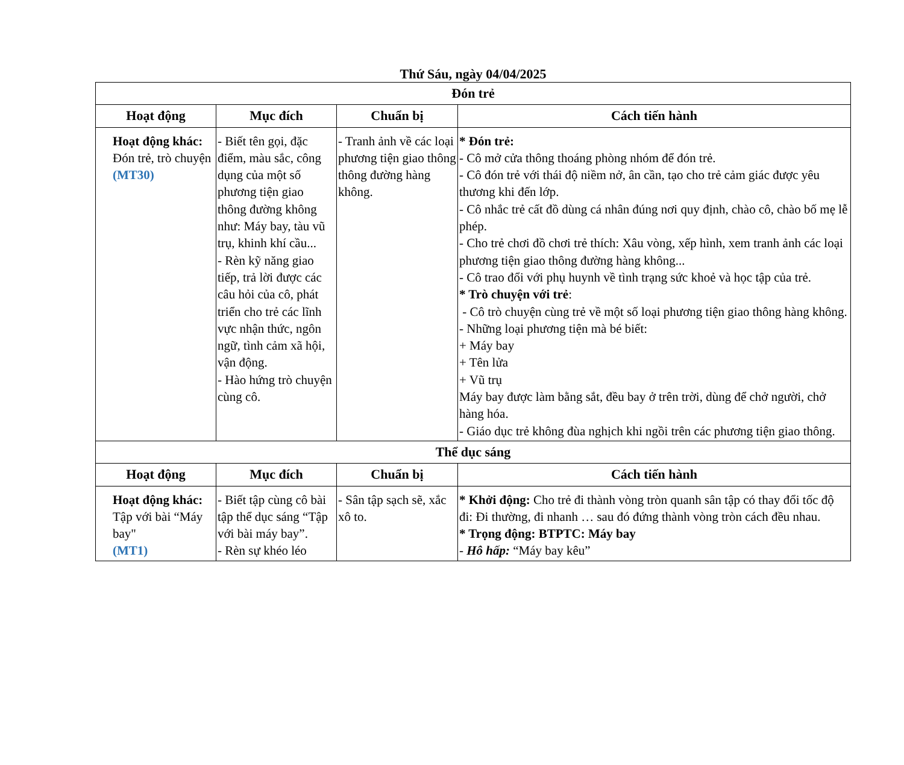Thứ Sáu, ngày 04/04/2025
| Đón trẻ | | | |
| Hoạt động | Mục đích | Chuẩn bị | Cách tiến hành |
| Hoạt động khác: Đón trẻ, trò chuyện (MT30) | - Biết tên gọi, đặc điểm, màu sắc, công dụng của một số phương tiện giao thông đường không như: Máy bay, tàu vũ trụ, khinh khí cầu... - Rèn kỹ năng giao tiếp, trả lời được các câu hỏi của cô, phát triển cho trẻ các lĩnh vực nhận thức, ngôn ngữ, tình cảm xã hội, vận động. - Hào hứng trò chuyện cùng cô. | - Tranh ảnh về các loại phương tiện giao thông thông đường hàng không. | * Đón trẻ: - Cô mở cửa thông thoáng phòng nhóm để đón trẻ. - Cô đón trẻ với thái độ niềm nở, ân cần, tạo cho trẻ cảm giác được yêu thương khi đến lớp. - Cô nhắc trẻ cất đồ dùng cá nhân đúng nơi quy định, chào cô, chào bố mẹ lễ phép. - Cho trẻ chơi đồ chơi trẻ thích: Xâu vòng, xếp hình, xem tranh ảnh các loại phương tiện giao thông đường hàng không... - Cô trao đổi với phụ huynh về tình trạng sức khoẻ và học tập của trẻ. * Trò chuyện với trẻ : - Cô trò chuyện cùng trẻ về một số loại phương tiện giao thông hàng không. - Những loại phương tiện mà bé biết: + Máy bay + Tên lửa + Vũ trụ Máy bay được làm bằng sắt, đều bay ở trên trời, dùng để chở người, chở hàng hóa. - Giáo dục trẻ không đùa nghịch khi ngồi trên các phương tiện giao thông. |
| Thể dục sáng | | | |
| Hoạt động | Mục đích | Chuẩn bị | Cách tiến hành |
| Hoạt động khác: Tập với bài “Máy bay" (MT1) | - Biết tập cùng cô bài tập thể dục sáng “Tập với bài máy bay”. - Rèn sự khéo léo | - Sân tập sạch sẽ, xắc xô to. | * Khởi động: Cho trẻ đi thành vòng tròn quanh sân tập có thay đổi tốc độ đi: Đi thường, đi nhanh … sau đó đứng thành vòng tròn cách đều nhau. * Trọng động: BTPTC: Máy bay - Hô hấp: “Máy bay kêu” |